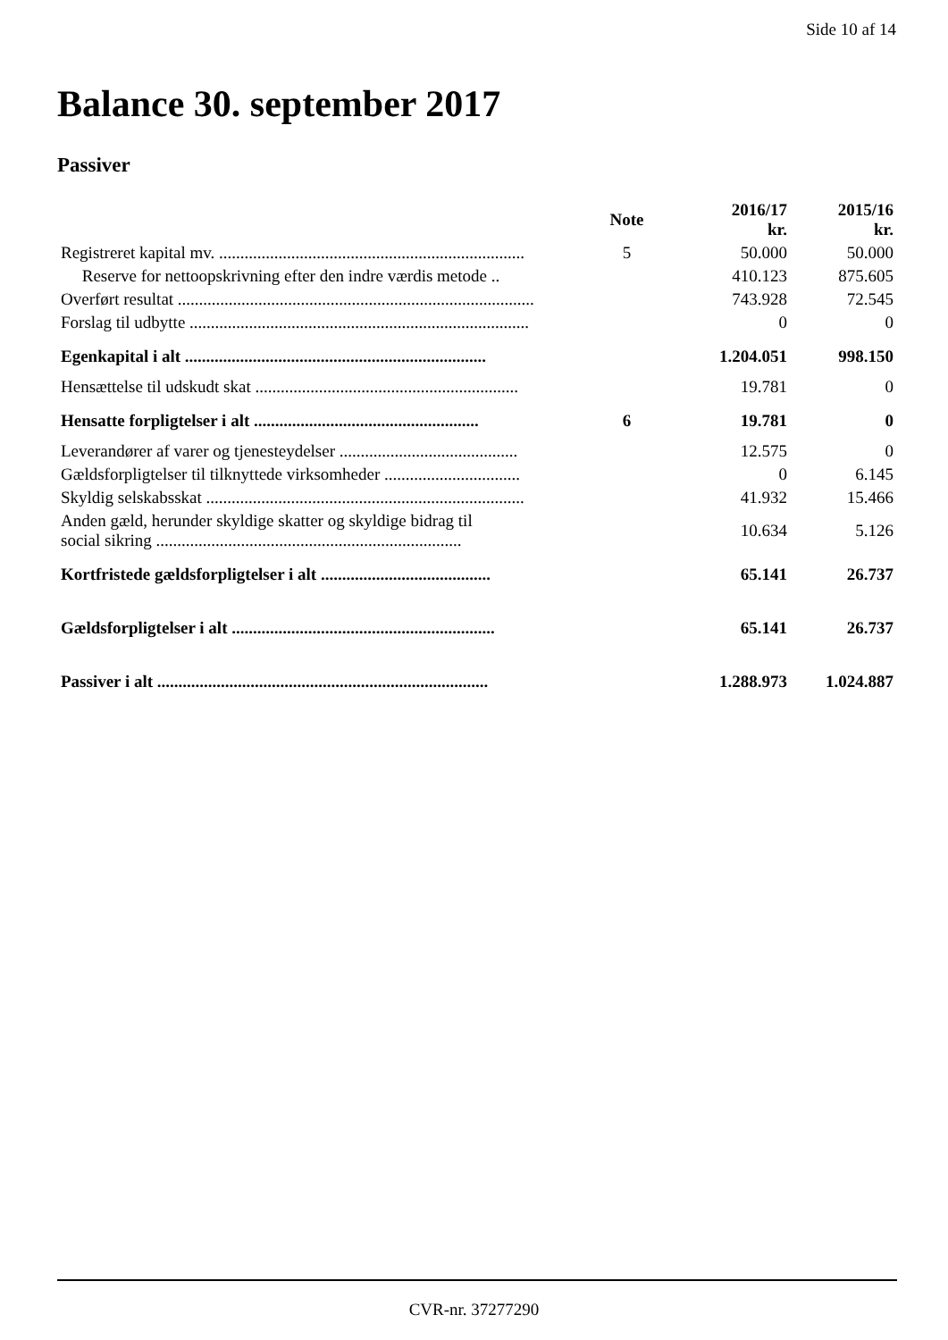Side 10 af 14
Balance 30. september 2017
Passiver
| | Note | 2016/17 kr. | 2015/16 kr. |
| --- | --- | --- | --- |
| Registreret kapital mv. ........................................................................ | 5 | 50.000 | 50.000 |
| Reserve for nettoopskrivning efter den indre værdis metode .. | | 410.123 | 875.605 |
| Overført resultat .................................................................................... | | 743.928 | 72.545 |
| Forslag til udbytte ................................................................................ | | 0 | 0 |
| Egenkapital i alt ....................................................................... | | 1.204.051 | 998.150 |
| Hensættelse til udskudt skat .............................................................. | | 19.781 | 0 |
| Hensatte forpligtelser i alt ..................................................... | 6 | 19.781 | 0 |
| Leverandører af varer og tjenesteydelser .......................................... | | 12.575 | 0 |
| Gældsforpligtelser til tilknyttede virksomheder ................................ | | 0 | 6.145 |
| Skyldig selskabsskat ........................................................................... | | 41.932 | 15.466 |
| Anden gæld, herunder skyldige skatter og skyldige bidrag til social sikring ........................................................................ | | 10.634 | 5.126 |
| Kortfristede gældsforpligtelser i alt ........................................ | | 65.141 | 26.737 |
| Gældsforpligtelser i alt .............................................................. | | 65.141 | 26.737 |
| Passiver i alt .............................................................................. | | 1.288.973 | 1.024.887 |
CVR-nr. 37277290